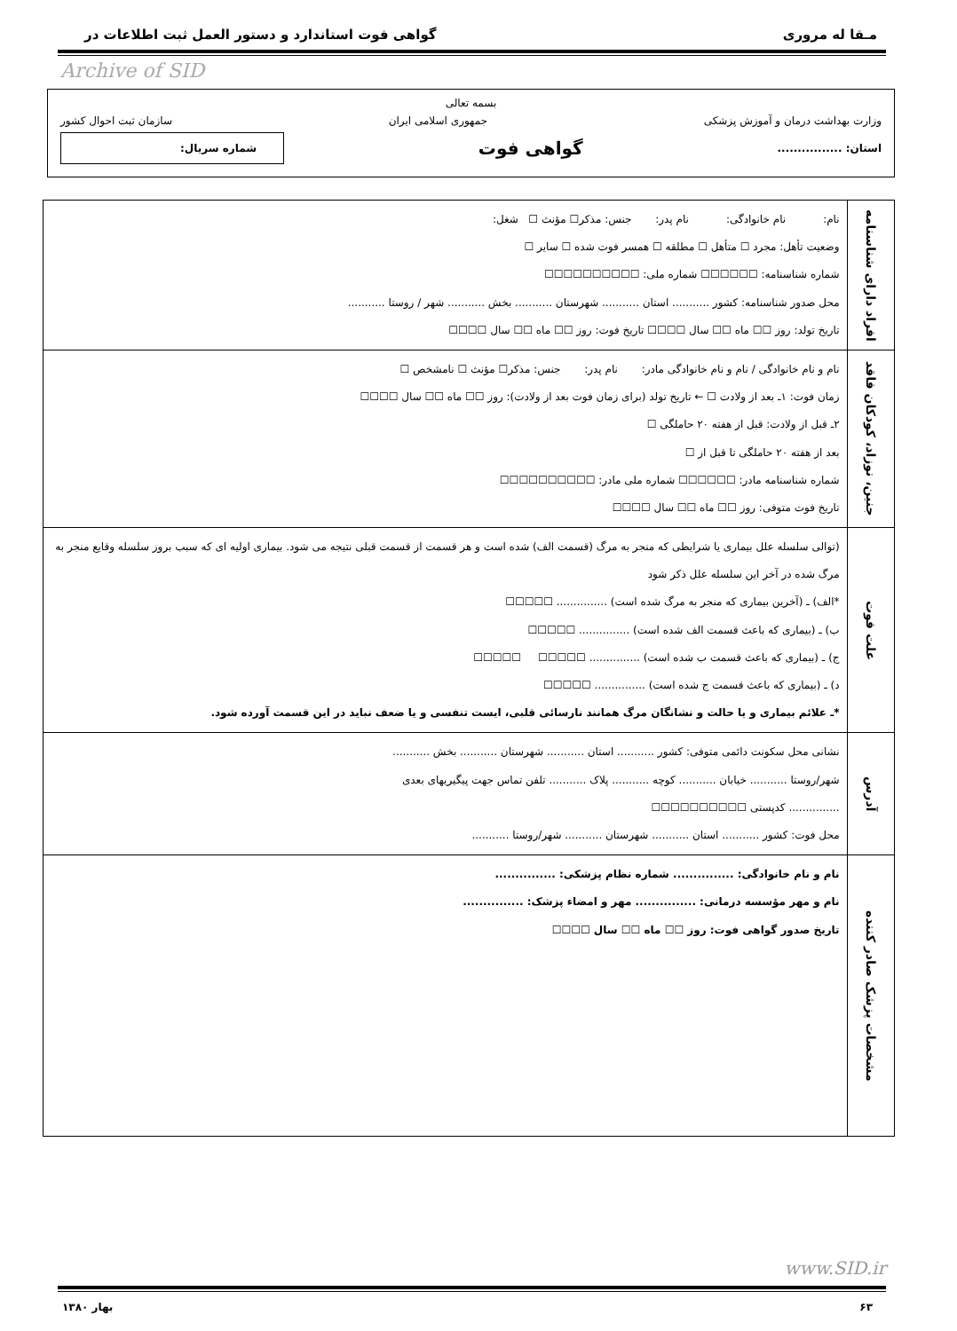مـقا له مروری گواهی فوت استاندارد و دستور العمل ثبت اطلاعات در
Archive of SID
بسمه تعالی
وزارت بهداشت درمان و آموزش پزشکی جمهوری اسلامی ایران سازمان ثبت احوال کشور
استان: ................ گواهی فوت شماره سریال:
| افراد دارای شناسنامه | نام: نام خانوادگی: نام پدر: جنس: مذکر☐ مؤنث ☐ شغل: وضعیت تأهل: مجرد ☐ متأهل ☐ مطلقه ☐ همسر فوت شده ☐ سایر ☐ شماره شناسنامه: ☐☐☐☐☐☐ شماره ملی: ☐☐☐☐☐☐☐☐☐☐ محل صدور شناسنامه: کشور ........... استان ........... شهرستان ........... بخش ........... شهر / روستا ........... تاریخ تولد: روز ☐☐ ماه ☐☐ سال ☐☐☐☐ تاریخ فوت: روز ☐☐ ماه ☐☐ سال ☐☐☐☐ |
| جنین، نوزاد، کودکان فاقد | نام و نام خانوادگی / نام و نام خانوادگی مادر: نام پدر: جنس: مذکر☐ مؤنث ☐ نامشخص ☐ زمان فوت: ۱ـ بعد از ولادت ☐ ← تاریخ تولد (برای زمان فوت بعد از ولادت): روز ☐☐ ماه ☐☐ سال ☐☐☐☐ ۲ـ قبل از ولادت: قبل از هفته ۲۰ حاملگی ☐ بعد از هفته ۲۰ حاملگی تا قبل از ☐ شماره شناسنامه مادر: ☐☐☐☐☐☐ شماره ملی مادر: ☐☐☐☐☐☐☐☐☐☐ تاریخ فوت متوفی: روز ☐☐ ماه ☐☐ سال ☐☐☐☐ |
| علت فوت | (توالی سلسله علل بیماری یا شرایطی که منجر به مرگ (قسمت الف) شده است و هر قسمت از قسمت قبلی نتیجه می شود. بیماری اولیه ای که سبب بروز سلسله وقایع منجر به مرگ شده در آخر این سلسله علل ذکر شود *الف) ـ (آخرین بیماری که منجر به مرگ شده است) ............... ☐☐☐☐☐ ب) ـ (بیماری که باعث قسمت الف شده است) ............... ☐☐☐☐☐ ج) ـ (بیماری که باعث قسمت ب شده است) ............... ☐☐☐☐☐ ☐☐☐☐☐ د) ـ (بیماری که باعث قسمت ج شده است) ............... ☐☐☐☐☐ *ـ علائم بیماری و یا حالت و نشانگان مرگ همانند نارسائی قلبی، ایست تنفسی و یا ضعف نباید در این قسمت آورده شود. |
| آدرس | نشانی محل سکونت دائمی متوفی: کشور ........... استان ........... شهرستان ........... بخش ........... شهر/روستا ........... خیابان ........... کوچه ........... پلاک ........... تلفن تماس جهت پیگیریهای بعدی ............... کدپستی ☐☐☐☐☐☐☐☐☐☐ محل فوت: کشور ........... استان ........... شهرستان ........... شهر/روستا ........... |
| مشخصات پزشک صادر کننده | نام و نام خانوادگی: ............... شماره نظام پزشکی: ............... نام و مهر مؤسسه درمانی: ............... مهر و امضاء پزشک: ............... تاریخ صدور گواهی فوت: روز ☐☐ ماه ☐☐ سال ☐☐☐☐ |
www.SID.ir
۶۳ بهار ۱۳۸۰